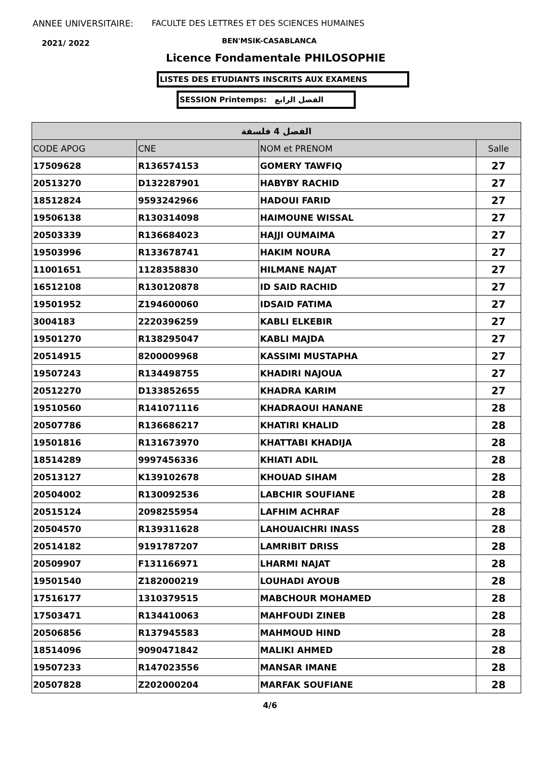ANNEE UNIVERSITAIRE:
FACULTE DES LETTRES ET DES SCIENCES HUMAINES
2021/ 2022 BEN'MSIK-CASABLANCA
Licence Fondamentale PHILOSOPHIE
LISTES DES ETUDIANTS INSCRITS AUX EXAMENS
SESSION Printemps: الفصل الرابع
| الفصل 4 فلسفة | | | |
| --- | --- | --- | --- |
| CODE APOG | CNE | NOM et PRENOM | Salle |
| 17509628 | R136574153 | GOMERY TAWFIQ | 27 |
| 20513270 | D132287901 | HABYBY RACHID | 27 |
| 18512824 | 9593242966 | HADOUI FARID | 27 |
| 19506138 | R130314098 | HAIMOUNE WISSAL | 27 |
| 20503339 | R136684023 | HAJJI OUMAIMA | 27 |
| 19503996 | R133678741 | HAKIM NOURA | 27 |
| 11001651 | 1128358830 | HILMANE NAJAT | 27 |
| 16512108 | R130120878 | ID SAID RACHID | 27 |
| 19501952 | Z194600060 | IDSAID FATIMA | 27 |
| 3004183 | 2220396259 | KABLI ELKEBIR | 27 |
| 19501270 | R138295047 | KABLI MAJDA | 27 |
| 20514915 | 8200009968 | KASSIMI MUSTAPHA | 27 |
| 19507243 | R134498755 | KHADIRI NAJOUA | 27 |
| 20512270 | D133852655 | KHADRA KARIM | 27 |
| 19510560 | R141071116 | KHADRAOUI HANANE | 28 |
| 20507786 | R136686217 | KHATIRI KHALID | 28 |
| 19501816 | R131673970 | KHATTABI KHADIJA | 28 |
| 18514289 | 9997456336 | KHIATI ADIL | 28 |
| 20513127 | K139102678 | KHOUAD SIHAM | 28 |
| 20504002 | R130092536 | LABCHIR SOUFIANE | 28 |
| 20515124 | 2098255954 | LAFHIM ACHRAF | 28 |
| 20504570 | R139311628 | LAHOUAICHRI INASS | 28 |
| 20514182 | 9191787207 | LAMRIBIT DRISS | 28 |
| 20509907 | F131166971 | LHARMI NAJAT | 28 |
| 19501540 | Z182000219 | LOUHADI AYOUB | 28 |
| 17516177 | 1310379515 | MABCHOUR MOHAMED | 28 |
| 17503471 | R134410063 | MAHFOUDI ZINEB | 28 |
| 20506856 | R137945583 | MAHMOUD HIND | 28 |
| 18514096 | 9090471842 | MALIKI AHMED | 28 |
| 19507233 | R147023556 | MANSAR IMANE | 28 |
| 20507828 | Z202000204 | MARFAK SOUFIANE | 28 |
4/6